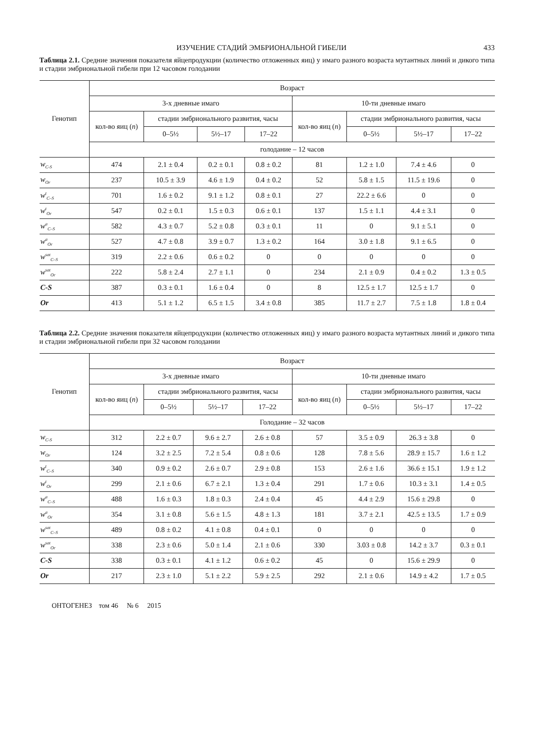ИЗУЧЕНИЕ СТАДИЙ ЭМБРИОНАЛЬНОЙ ГИБЕЛИ 433
Таблица 2.1. Средние значения показателя яйцепродукции (количество отложенных яиц) у имаго разного возраста мутантных линий и дикого типа и стадии эмбриональной гибели при 12 часовом голодании
| Генотип | Возраст | | | | | | | |
| --- | --- | --- | --- | --- | --- | --- | --- | --- |
| | 3-х дневные имаго | | | | 10-ти дневные имаго | | | |
| | кол-во яиц ( n ) | стадии эмбрионального развития, часы | | | кол-во яиц ( n ) | стадии эмбрионального развития, часы | | |
| | | 0–5½ | 5½–17 | 17–22 | | 0–5½ | 5½–17 | 17–22 |
| | голодание – 12 часов | | | | | | | |
| w<sub>C-S</sub> | 474 | 2.1 ± 0.4 | 0.2 ± 0.1 | 0.8 ± 0.2 | 81 | 1.2 ± 1.0 | 7.4 ± 4.6 | 0 |
| w<sub>Or</sub> | 237 | 10.5 ± 3.9 | 4.6 ± 1.9 | 0.4 ± 0.2 | 52 | 5.8 ± 1.5 | 11.5 ± 19.6 | 0 |
| w<sup>t</sup><sub>C–S</sub> | 701 | 1.6 ± 0.2 | 9.1 ± 1.2 | 0.8 ± 0.1 | 27 | 22.2 ± 6.6 | 0 | 0 |
| w<sup>t</sup><sub>Or</sub> | 547 | 0.2 ± 0.1 | 1.5 ± 0.3 | 0.6 ± 0.1 | 137 | 1.5 ± 1.1 | 4.4 ± 3.1 | 0 |
| w<sup>a</sup><sub>C–S</sub> | 582 | 4.3 ± 0.7 | 5.2 ± 0.8 | 0.3 ± 0.1 | 11 | 0 | 9.1 ± 5.1 | 0 |
| w<sup>a</sup><sub>Or</sub> | 527 | 4.7 ± 0.8 | 3.9 ± 0.7 | 1.3 ± 0.2 | 164 | 3.0 ± 1.8 | 9.1 ± 6.5 | 0 |
| w<sup>sat</sup><sub>C–S</sub> | 319 | 2.2 ± 0.6 | 0.6 ± 0.2 | 0 | 0 | 0 | 0 | 0 |
| w<sup>sat</sup><sub>Or</sub> | 222 | 5.8 ± 2.4 | 2.7 ± 1.1 | 0 | 234 | 2.1 ± 0.9 | 0.4 ± 0.2 | 1.3 ± 0.5 |
| C-S | 387 | 0.3 ± 0.1 | 1.6 ± 0.4 | 0 | 8 | 12.5 ± 1.7 | 12.5 ± 1.7 | 0 |
| Or | 413 | 5.1 ± 1.2 | 6.5 ± 1.5 | 3.4 ± 0.8 | 385 | 11.7 ± 2.7 | 7.5 ± 1.8 | 1.8 ± 0.4 |
Таблица 2.2. Средние значения показателя яйцепродукции (количество отложенных яиц) у имаго разного возраста мутантных линий и дикого типа и стадии эмбриональной гибели при 32 часовом голодании
| Генотип | Возраст | | | | | | | |
| --- | --- | --- | --- | --- | --- | --- | --- | --- |
| | 3-х дневные имаго | | | | 10-ти дневные имаго | | | |
| | кол-во яиц ( n ) | стадии эмбрионального развития, часы | | | кол-во яиц ( n ) | стадии эмбрионального развития, часы | | |
| | | 0–5½ | 5½–17 | 17–22 | | 0–5½ | 5½–17 | 17–22 |
| | Голодание – 32 часов | | | | | | | |
| w<sub>C-S</sub> | 312 | 2.2 ± 0.7 | 9.6 ± 2.7 | 2.6 ± 0.8 | 57 | 3.5 ± 0.9 | 26.3 ± 3.8 | 0 |
| w<sub>Or</sub> | 124 | 3.2 ± 2.5 | 7.2 ± 5.4 | 0.8 ± 0.6 | 128 | 7.8 ± 5.6 | 28.9 ± 15.7 | 1.6 ± 1.2 |
| w<sup>t</sup><sub>C–S</sub> | 340 | 0.9 ± 0.2 | 2.6 ± 0.7 | 2.9 ± 0.8 | 153 | 2.6 ± 1.6 | 36.6 ± 15.1 | 1.9 ± 1.2 |
| w<sup>t</sup><sub>Or</sub> | 299 | 2.1 ± 0.6 | 6.7 ± 2.1 | 1.3 ± 0.4 | 291 | 1.7 ± 0.6 | 10.3 ± 3.1 | 1.4 ± 0.5 |
| w<sup>a</sup><sub>C–S</sub> | 488 | 1.6 ± 0.3 | 1.8 ± 0.3 | 2.4 ± 0.4 | 45 | 4.4 ± 2.9 | 15.6 ± 29.8 | 0 |
| w<sup>a</sup><sub>Or</sub> | 354 | 3.1 ± 0.8 | 5.6 ± 1.5 | 4.8 ± 1.3 | 181 | 3.7 ± 2.1 | 42.5 ± 13.5 | 1.7 ± 0.9 |
| w<sup>sat</sup><sub>C–S</sub> | 489 | 0.8 ± 0.2 | 4.1 ± 0.8 | 0.4 ± 0.1 | 0 | 0 | 0 | 0 |
| w<sup>sat</sup><sub>Or</sub> | 338 | 2.3 ± 0.6 | 5.0 ± 1.4 | 2.1 ± 0.6 | 330 | 3.03 ± 0.8 | 14.2 ± 3.7 | 0.3 ± 0.1 |
| C-S | 338 | 0.3 ± 0.1 | 4.1 ± 1.2 | 0.6 ± 0.2 | 45 | 0 | 15.6 ± 29.9 | 0 |
| Or | 217 | 2.3 ± 1.0 | 5.1 ± 2.2 | 5.9 ± 2.5 | 292 | 2.1 ± 0.6 | 14.9 ± 4.2 | 1.7 ± 0.5 |
ОНТОГЕНЕЗ том 46 № 6 2015